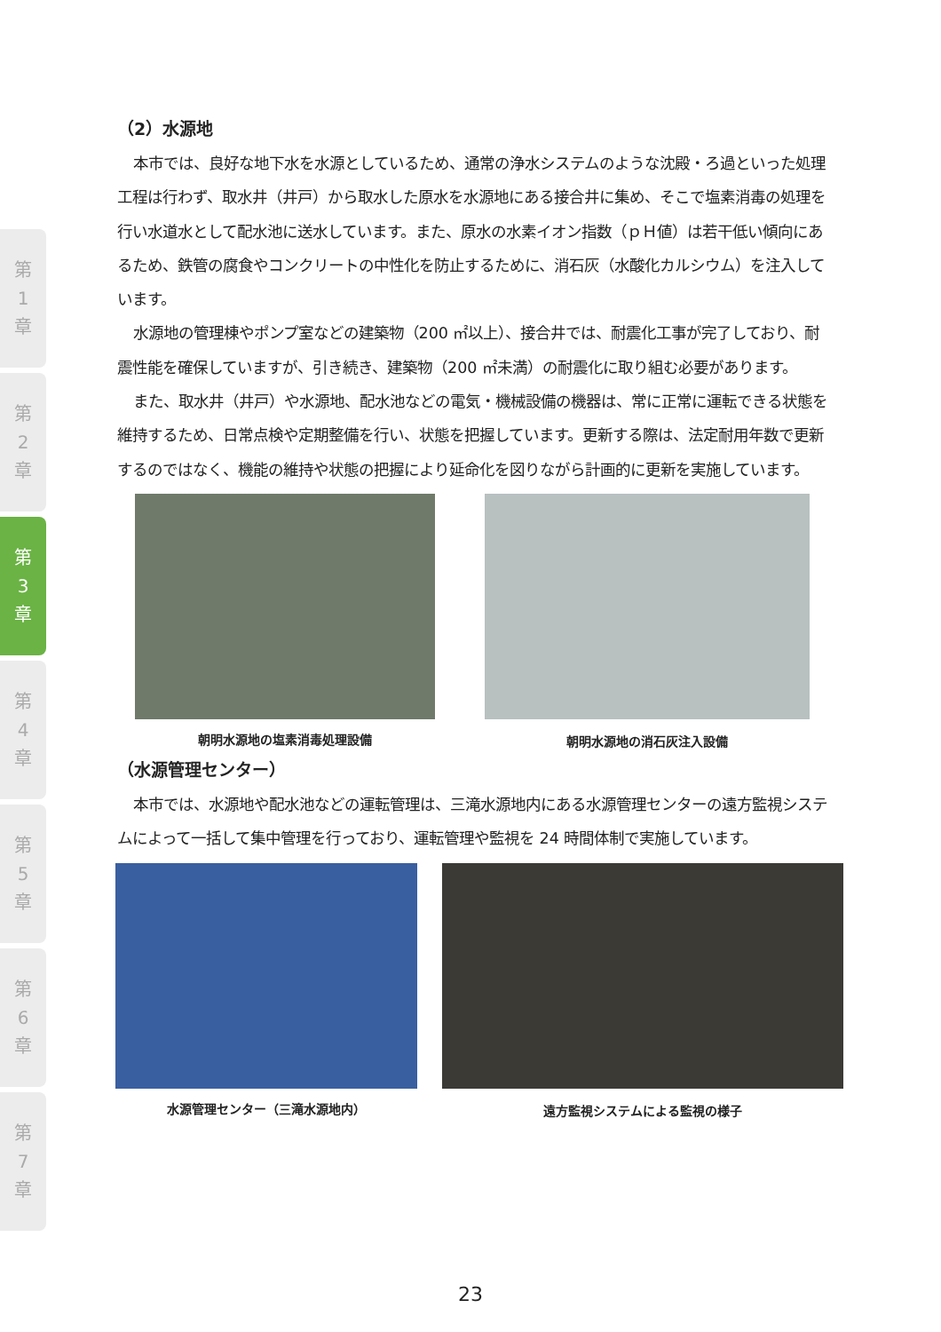第
1
章
第
2
章
第
3
章
第
4
章
第
5
章
第
6
章
第
7
章
（2）水源地
本市では、良好な地下水を水源としているため、通常の浄水システムのような沈殿・ろ過といった処理工程は行わず、取水井（井戸）から取水した原水を水源地にある接合井に集め、そこで塩素消毒の処理を行い水道水として配水池に送水しています。また、原水の水素イオン指数（ｐＨ値）は若干低い傾向にあるため、鉄管の腐食やコンクリートの中性化を防止するために、消石灰（水酸化カルシウム）を注入しています。
水源地の管理棟やポンプ室などの建築物（200 ㎡以上）、接合井では、耐震化工事が完了しており、耐震性能を確保していますが、引き続き、建築物（200 ㎡未満）の耐震化に取り組む必要があります。
また、取水井（井戸）や水源地、配水池などの電気・機械設備の機器は、常に正常に運転できる状態を維持するため、日常点検や定期整備を行い、状態を把握しています。更新する際は、法定耐用年数で更新するのではなく、機能の維持や状態の把握により延命化を図りながら計画的に更新を実施しています。
朝明水源地の塩素消毒処理設備 朝明水源地の消石灰注入設備
（水源管理センター）
本市では、水源地や配水池などの運転管理は、三滝水源地内にある水源管理センターの遠方監視システムによって一括して集中管理を行っており、運転管理や監視を 24 時間体制で実施しています。
水源管理センター（三滝水源地内） 遠方監視システムによる監視の様子
23